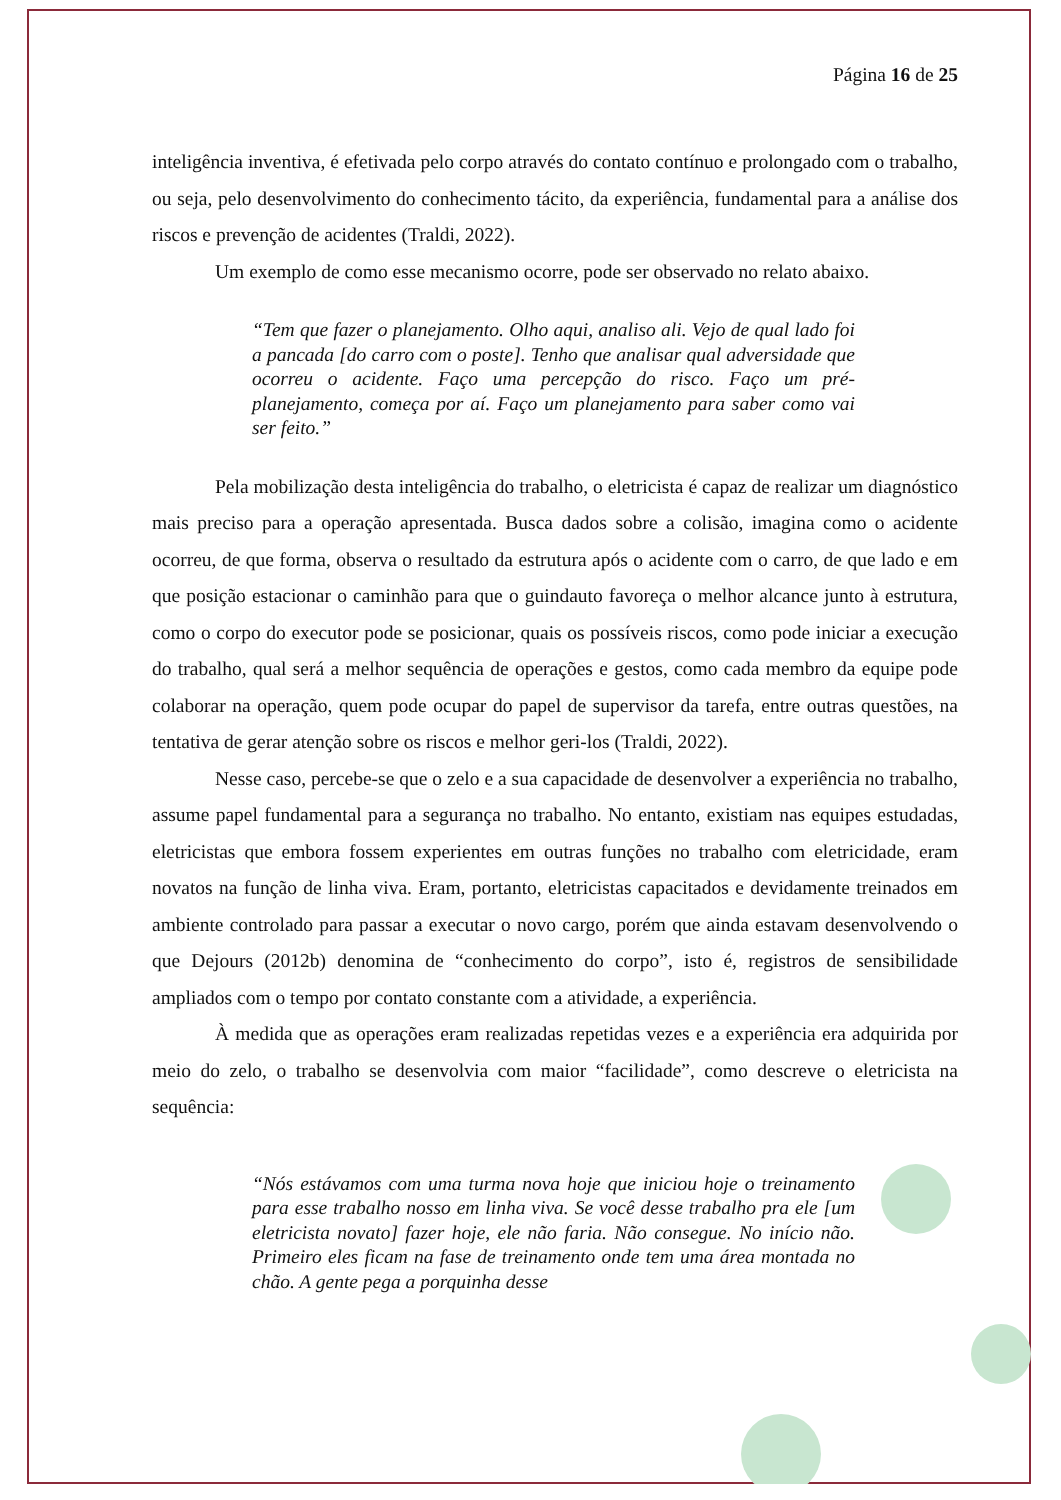Página 16 de 25
inteligência inventiva, é efetivada pelo corpo através do contato contínuo e prolongado com o trabalho, ou seja, pelo desenvolvimento do conhecimento tácito, da experiência, fundamental para a análise dos riscos e prevenção de acidentes (Traldi, 2022).
Um exemplo de como esse mecanismo ocorre, pode ser observado no relato abaixo.
“Tem que fazer o planejamento. Olho aqui, analiso ali. Vejo de qual lado foi a pancada [do carro com o poste]. Tenho que analisar qual adversidade que ocorreu o acidente. Faço uma percepção do risco. Faço um pré-planejamento, começa por aí. Faço um planejamento para saber como vai ser feito.”
Pela mobilização desta inteligência do trabalho, o eletricista é capaz de realizar um diagnóstico mais preciso para a operação apresentada. Busca dados sobre a colisão, imagina como o acidente ocorreu, de que forma, observa o resultado da estrutura após o acidente com o carro, de que lado e em que posição estacionar o caminhão para que o guindauto favoreça o melhor alcance junto à estrutura, como o corpo do executor pode se posicionar, quais os possíveis riscos, como pode iniciar a execução do trabalho, qual será a melhor sequência de operações e gestos, como cada membro da equipe pode colaborar na operação, quem pode ocupar do papel de supervisor da tarefa, entre outras questões, na tentativa de gerar atenção sobre os riscos e melhor geri-los (Traldi, 2022).
Nesse caso, percebe-se que o zelo e a sua capacidade de desenvolver a experiência no trabalho, assume papel fundamental para a segurança no trabalho. No entanto, existiam nas equipes estudadas, eletricistas que embora fossem experientes em outras funções no trabalho com eletricidade, eram novatos na função de linha viva. Eram, portanto, eletricistas capacitados e devidamente treinados em ambiente controlado para passar a executar o novo cargo, porém que ainda estavam desenvolvendo o que Dejours (2012b) denomina de “conhecimento do corpo”, isto é, registros de sensibilidade ampliados com o tempo por contato constante com a atividade, a experiência.
À medida que as operações eram realizadas repetidas vezes e a experiência era adquirida por meio do zelo, o trabalho se desenvolvia com maior “facilidade”, como descreve o eletricista na sequência:
“Nós estávamos com uma turma nova hoje que iniciou hoje o treinamento para esse trabalho nosso em linha viva. Se você desse trabalho pra ele [um eletricista novato] fazer hoje, ele não faria. Não consegue. No início não. Primeiro eles ficam na fase de treinamento onde tem uma área montada no chão. A gente pega a porquinha desse